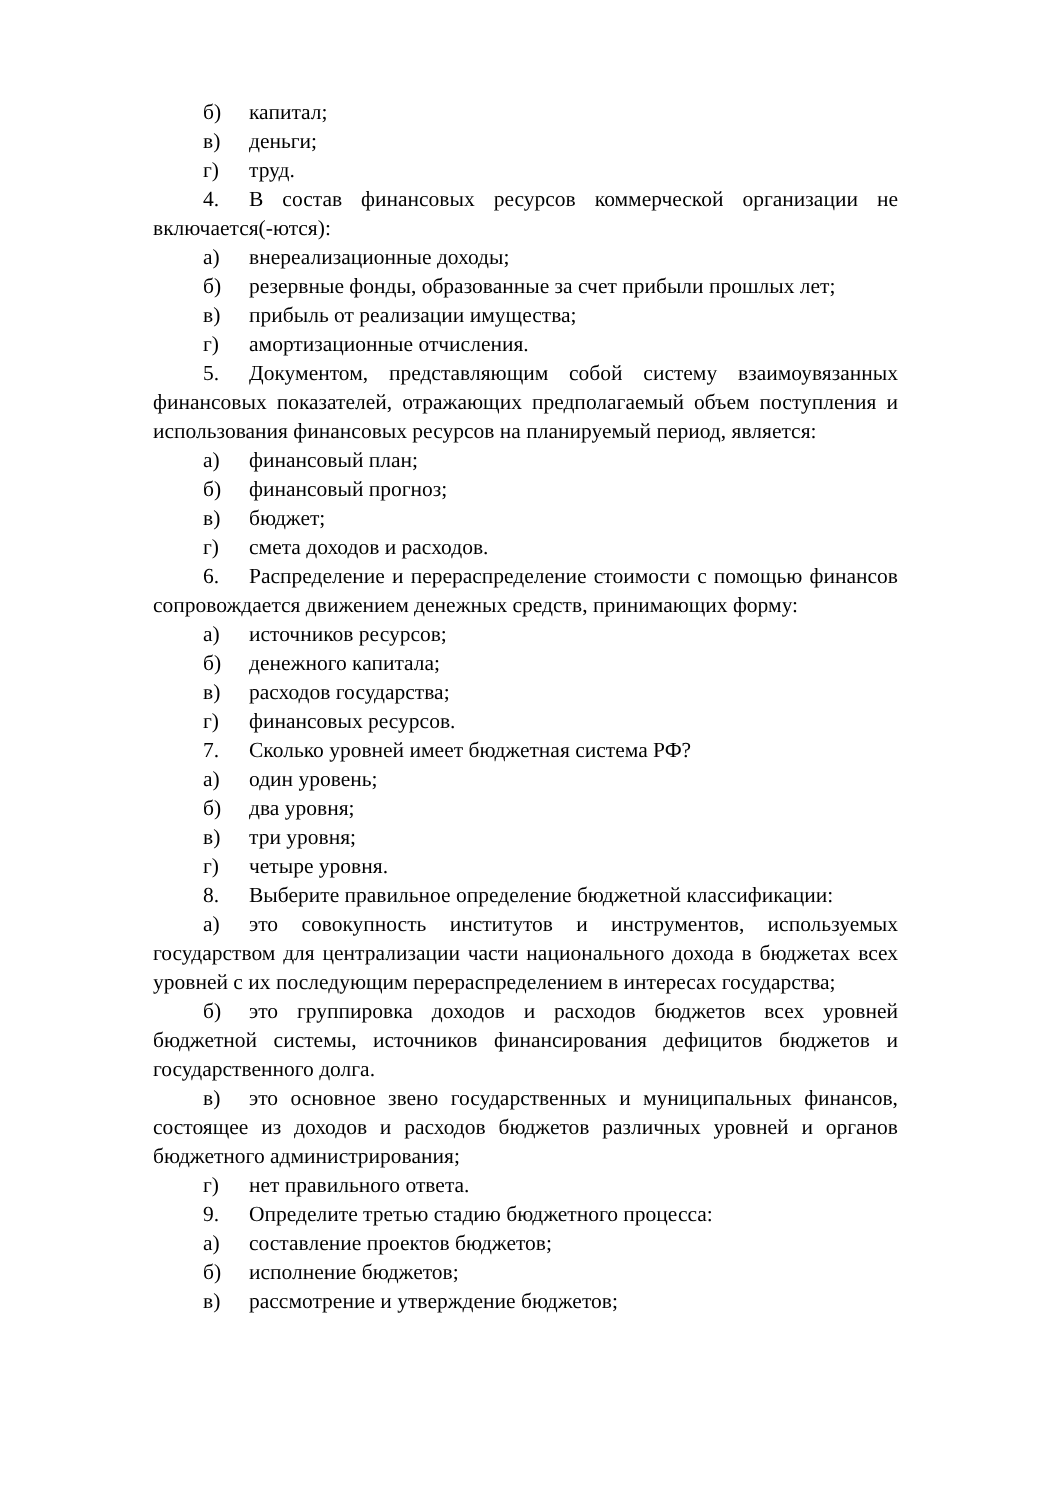б) капитал;
в) деньги;
г) труд.
4. В состав финансовых ресурсов коммерческой организации не включается(-ются):
а) внереализационные доходы;
б) резервные фонды, образованные за счет прибыли прошлых лет;
в) прибыль от реализации имущества;
г) амортизационные отчисления.
5. Документом, представляющим собой систему взаимоувязанных финансовых показателей, отражающих предполагаемый объем поступления и использования финансовых ресурсов на планируемый период, является:
а) финансовый план;
б) финансовый прогноз;
в) бюджет;
г) смета доходов и расходов.
6. Распределение и перераспределение стоимости с помощью финансов сопровождается движением денежных средств, принимающих форму:
а) источников ресурсов;
б) денежного капитала;
в) расходов государства;
г) финансовых ресурсов.
7. Сколько уровней имеет бюджетная система РФ?
а) один уровень;
б) два уровня;
в) три уровня;
г) четыре уровня.
8. Выберите правильное определение бюджетной классификации:
а) это совокупность институтов и инструментов, используемых государством для централизации части национального дохода в бюджетах всех уровней с их последующим перераспределением в интересах государства;
б) это группировка доходов и расходов бюджетов всех уровней бюджетной системы, источников финансирования дефицитов бюджетов и государственного долга.
в) это основное звено государственных и муниципальных финансов, состоящее из доходов и расходов бюджетов различных уровней и органов бюджетного администрирования;
г) нет правильного ответа.
9. Определите третью стадию бюджетного процесса:
а) составление проектов бюджетов;
б) исполнение бюджетов;
в) рассмотрение и утверждение бюджетов;